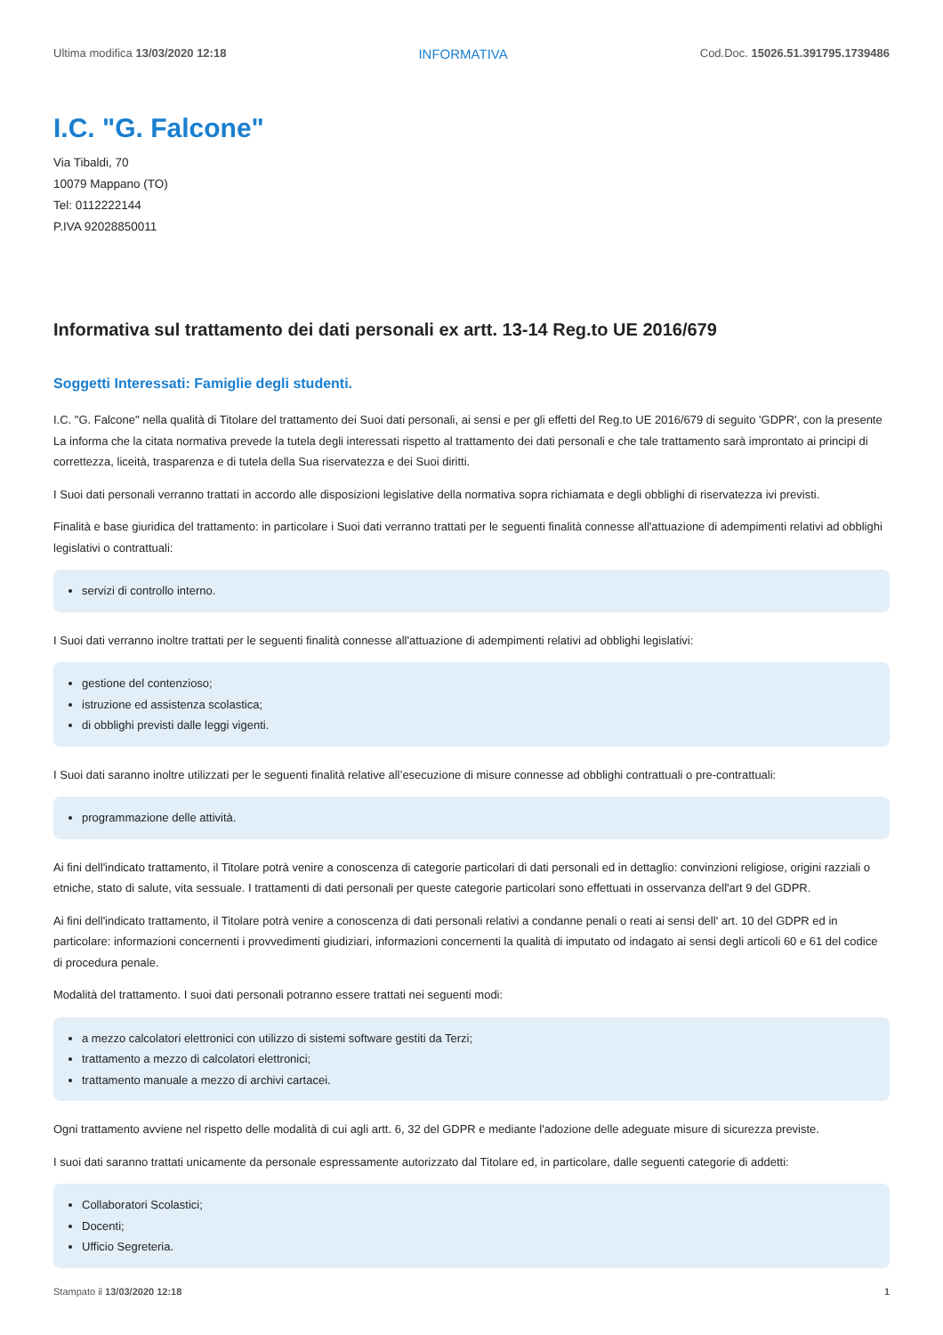Ultima modifica 13/03/2020 12:18 INFORMATIVA Cod.Doc. 15026.51.391795.1739486
I.C. "G. Falcone"
Via Tibaldi, 70
10079 Mappano (TO)
Tel: 0112222144
P.IVA 92028850011
Informativa sul trattamento dei dati personali ex artt. 13-14 Reg.to UE 2016/679
Soggetti Interessati: Famiglie degli studenti.
I.C. "G. Falcone" nella qualità di Titolare del trattamento dei Suoi dati personali, ai sensi e per gli effetti del Reg.to UE 2016/679 di seguito 'GDPR', con la presente La informa che la citata normativa prevede la tutela degli interessati rispetto al trattamento dei dati personali e che tale trattamento sarà improntato ai principi di correttezza, liceità, trasparenza e di tutela della Sua riservatezza e dei Suoi diritti.
I Suoi dati personali verranno trattati in accordo alle disposizioni legislative della normativa sopra richiamata e degli obblighi di riservatezza ivi previsti.
Finalità e base giuridica del trattamento: in particolare i Suoi dati verranno trattati per le seguenti finalità connesse all'attuazione di adempimenti relativi ad obblighi legislativi o contrattuali:
servizi di controllo interno.
I Suoi dati verranno inoltre trattati per le seguenti finalità connesse all'attuazione di adempimenti relativi ad obblighi legislativi:
gestione del contenzioso;
istruzione ed assistenza scolastica;
di obblighi previsti dalle leggi vigenti.
I Suoi dati saranno inoltre utilizzati per le seguenti finalità relative all’esecuzione di misure connesse ad obblighi contrattuali o pre-contrattuali:
programmazione delle attività.
Ai fini dell'indicato trattamento, il Titolare potrà venire a conoscenza di categorie particolari di dati personali ed in dettaglio: convinzioni religiose, origini razziali o etniche, stato di salute, vita sessuale. I trattamenti di dati personali per queste categorie particolari sono effettuati in osservanza dell'art 9 del GDPR.
Ai fini dell'indicato trattamento, il Titolare potrà venire a conoscenza di dati personali relativi a condanne penali o reati ai sensi dell' art. 10 del GDPR ed in particolare: informazioni concernenti i provvedimenti giudiziari, informazioni concernenti la qualità di imputato od indagato ai sensi degli articoli 60 e 61 del codice di procedura penale.
Modalità del trattamento. I suoi dati personali potranno essere trattati nei seguenti modi:
a mezzo calcolatori elettronici con utilizzo di sistemi software gestiti da Terzi;
trattamento a mezzo di calcolatori elettronici;
trattamento manuale a mezzo di archivi cartacei.
Ogni trattamento avviene nel rispetto delle modalità di cui agli artt. 6, 32 del GDPR e mediante l'adozione delle adeguate misure di sicurezza previste.
I suoi dati saranno trattati unicamente da personale espressamente autorizzato dal Titolare ed, in particolare, dalle seguenti categorie di addetti:
Collaboratori Scolastici;
Docenti;
Ufficio Segreteria.
Stampato il 13/03/2020 12:18 1